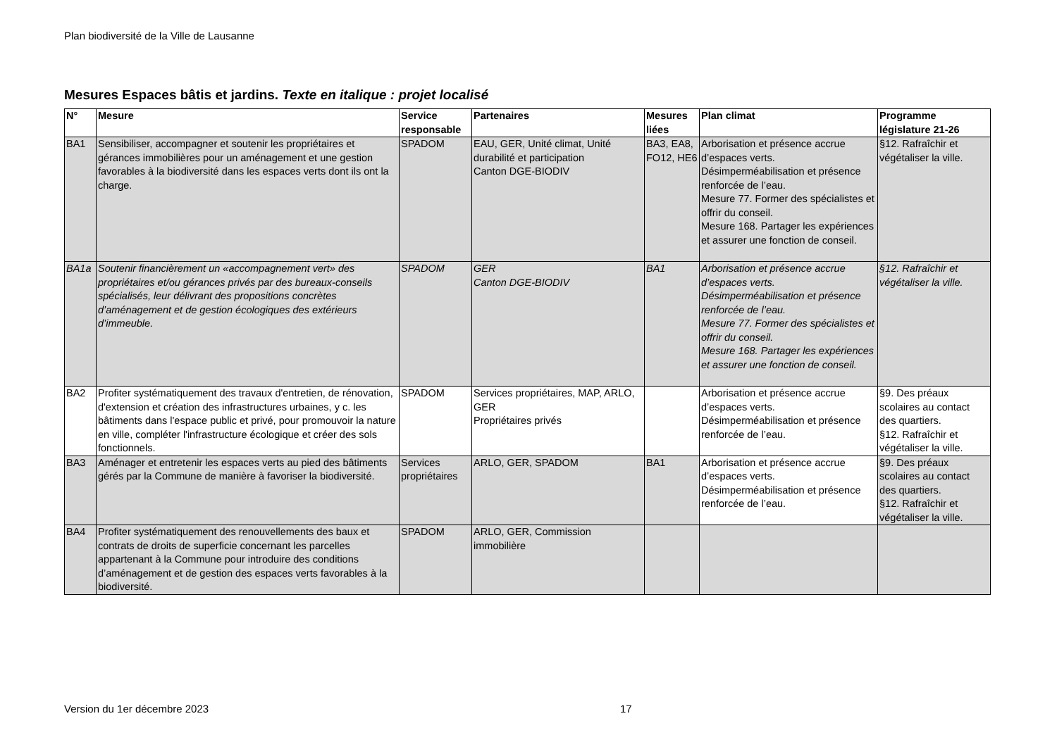Plan biodiversité de la Ville de Lausanne
Mesures Espaces bâtis et jardins. Texte en italique : projet localisé
| N° | Mesure | Service responsable | Partenaires | Mesures liées | Plan climat | Programme législature 21-26 |
| --- | --- | --- | --- | --- | --- | --- |
| BA1 | Sensibiliser, accompagner et soutenir les propriétaires et gérances immobilières pour un aménagement et une gestion favorables à la biodiversité dans les espaces verts dont ils ont la charge. | SPADOM | EAU, GER, Unité climat, Unité durabilité et participation Canton DGE-BIODIV | BA3, EA8, FO12, HE6 | Arborisation et présence accrue d’espaces verts. Désimperméabilisation et présence renforcée de l’eau. Mesure 77. Former des spécialistes et offrir du conseil. Mesure 168. Partager les expériences et assurer une fonction de conseil. | §12. Rafraîchir et végétaliser la ville. |
| BA1a | Soutenir financièrement un «accompagnement vert» des propriétaires et/ou gérances privés par des bureaux-conseils spécialisés, leur délivrant des propositions concrètes d’aménagement et de gestion écologiques des extérieurs d’immeuble. | SPADOM | GER Canton DGE-BIODIV | BA1 | Arborisation et présence accrue d’espaces verts. Désimperméabilisation et présence renforcée de l’eau. Mesure 77. Former des spécialistes et offrir du conseil. Mesure 168. Partager les expériences et assurer une fonction de conseil. | §12. Rafraîchir et végétaliser la ville. |
| BA2 | Profiter systématiquement des travaux d'entretien, de rénovation, d'extension et création des infrastructures urbaines, y c. les bâtiments dans l'espace public et privé, pour promouvoir la nature en ville, compléter l'infrastructure écologique et créer des sols fonctionnels. | SPADOM | Services propriétaires, MAP, ARLO, GER Propriétaires privés | | Arborisation et présence accrue d’espaces verts. Désimperméabilisation et présence renforcée de l’eau. | §9. Des préaux scolaires au contact des quartiers. §12. Rafraîchir et végétaliser la ville. |
| BA3 | Aménager et entretenir les espaces verts au pied des bâtiments gérés par la Commune de manière à favoriser la biodiversité. | Services propriétaires | ARLO, GER, SPADOM | BA1 | Arborisation et présence accrue d’espaces verts. Désimperméabilisation et présence renforcée de l’eau. | §9. Des préaux scolaires au contact des quartiers. §12. Rafraîchir et végétaliser la ville. |
| BA4 | Profiter systématiquement des renouvellements des baux et contrats de droits de superficie concernant les parcelles appartenant à la Commune pour introduire des conditions d’aménagement et de gestion des espaces verts favorables à la biodiversité. | SPADOM | ARLO, GER, Commission immobilière | | | |
Version du 1er décembre 2023 17